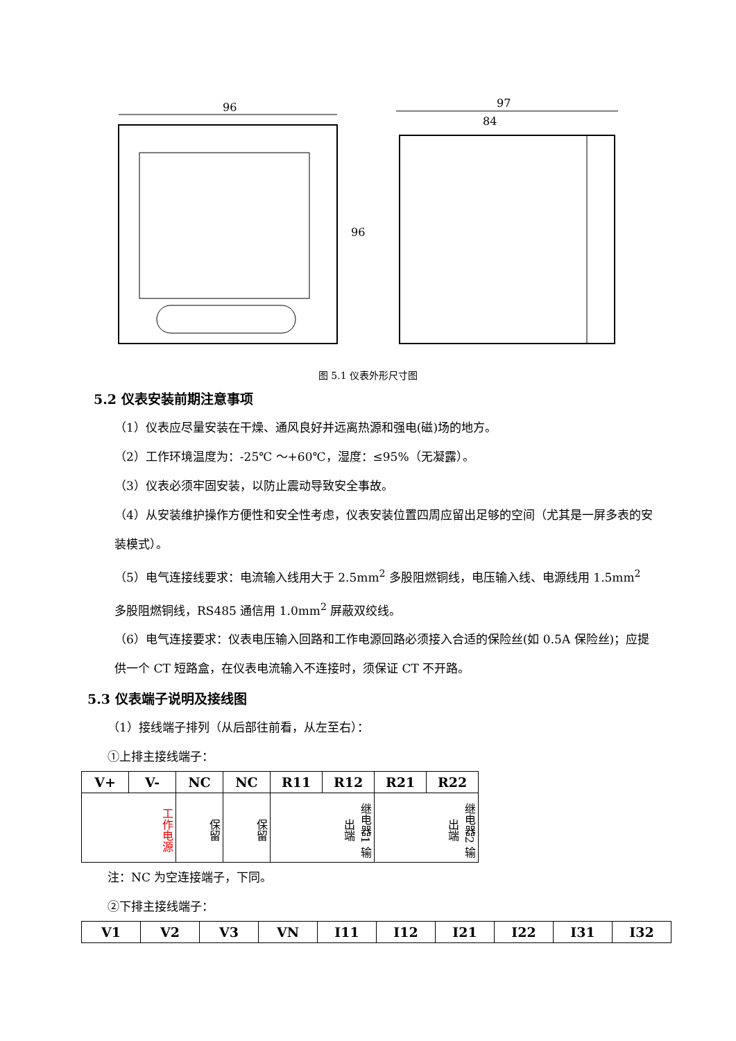96
96
97
84
图 5.1 仪表外形尺寸图
5.2 仪表安装前期注意事项
（1）仪表应尽量安装在干燥、通风良好并远离热源和强电(磁)场的地方。
（2）工作环境温度为：-25℃ ～+60℃，湿度：≤95%（无凝露）。
（3）仪表必须牢固安装，以防止震动导致安全事故。
（4）从安装维护操作方便性和安全性考虑，仪表安装位置四周应留出足够的空间（尤其是一屏多表的安装模式）。
（5）电气连接线要求：电流输入线用大于 2.5mm<sup>2</sup> 多股阻燃铜线，电压输入线、电源线用 1.5mm<sup>2</sup> 多股阻燃铜线，RS485 通信用 1.0mm<sup>2</sup> 屏蔽双绞线。
（6）电气连接要求：仪表电压输入回路和工作电源回路必须接入合适的保险丝(如 0.5A 保险丝)；应提供一个 CT 短路盒，在仪表电流输入不连接时，须保证 CT 不开路。
5.3 仪表端子说明及接线图
（1）接线端子排列（从后部往前看，从左至右）：
①上排主接线端子：
| V+ | V- | NC | NC | R11 | R12 | R21 | R22 |
| --- | --- | --- | --- | --- | --- | --- | --- |
| 工作电源 | | 保留 | 保留 | 继电器1 输出端 | | 继电器2 输出端 | |
注：NC 为空连接端子，下同。
②下排主接线端子：
| V1 | V2 | V3 | VN | I11 | I12 | I21 | I22 | I31 | I32 |
| --- | --- | --- | --- | --- | --- | --- | --- | --- | --- |